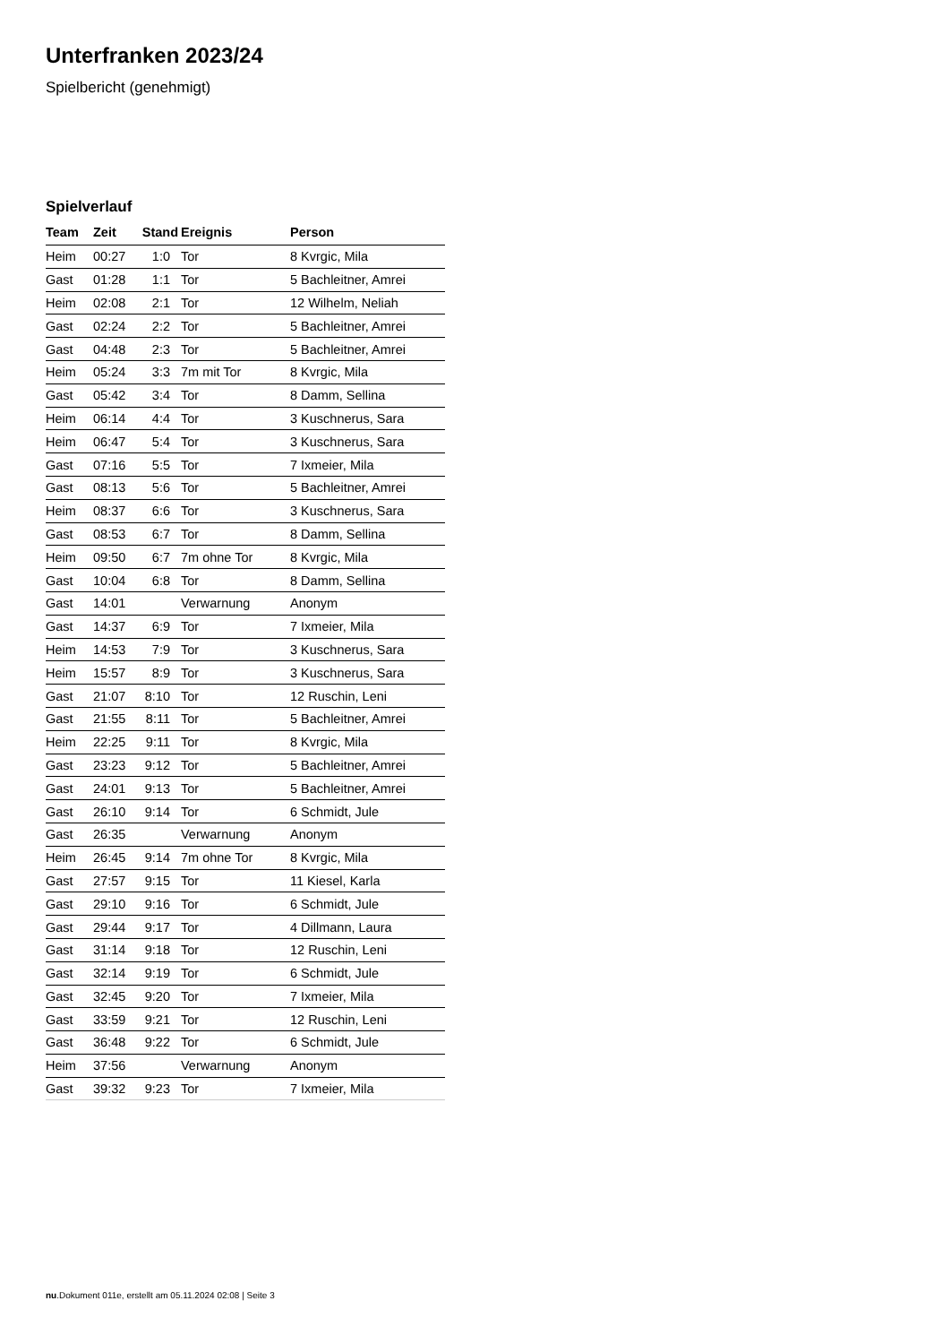Unterfranken 2023/24
Spielbericht (genehmigt)
Spielverlauf
| Team | Zeit | Stand | Ereignis | Person |
| --- | --- | --- | --- | --- |
| Heim | 00:27 | 1:0 | Tor | 8 Kvrgic, Mila |
| Gast | 01:28 | 1:1 | Tor | 5 Bachleitner, Amrei |
| Heim | 02:08 | 2:1 | Tor | 12 Wilhelm, Neliah |
| Gast | 02:24 | 2:2 | Tor | 5 Bachleitner, Amrei |
| Gast | 04:48 | 2:3 | Tor | 5 Bachleitner, Amrei |
| Heim | 05:24 | 3:3 | 7m mit Tor | 8 Kvrgic, Mila |
| Gast | 05:42 | 3:4 | Tor | 8 Damm, Sellina |
| Heim | 06:14 | 4:4 | Tor | 3 Kuschnerus, Sara |
| Heim | 06:47 | 5:4 | Tor | 3 Kuschnerus, Sara |
| Gast | 07:16 | 5:5 | Tor | 7 Ixmeier, Mila |
| Gast | 08:13 | 5:6 | Tor | 5 Bachleitner, Amrei |
| Heim | 08:37 | 6:6 | Tor | 3 Kuschnerus, Sara |
| Gast | 08:53 | 6:7 | Tor | 8 Damm, Sellina |
| Heim | 09:50 | 6:7 | 7m ohne Tor | 8 Kvrgic, Mila |
| Gast | 10:04 | 6:8 | Tor | 8 Damm, Sellina |
| Gast | 14:01 | | Verwarnung | Anonym |
| Gast | 14:37 | 6:9 | Tor | 7 Ixmeier, Mila |
| Heim | 14:53 | 7:9 | Tor | 3 Kuschnerus, Sara |
| Heim | 15:57 | 8:9 | Tor | 3 Kuschnerus, Sara |
| Gast | 21:07 | 8:10 | Tor | 12 Ruschin, Leni |
| Gast | 21:55 | 8:11 | Tor | 5 Bachleitner, Amrei |
| Heim | 22:25 | 9:11 | Tor | 8 Kvrgic, Mila |
| Gast | 23:23 | 9:12 | Tor | 5 Bachleitner, Amrei |
| Gast | 24:01 | 9:13 | Tor | 5 Bachleitner, Amrei |
| Gast | 26:10 | 9:14 | Tor | 6 Schmidt, Jule |
| Gast | 26:35 | | Verwarnung | Anonym |
| Heim | 26:45 | 9:14 | 7m ohne Tor | 8 Kvrgic, Mila |
| Gast | 27:57 | 9:15 | Tor | 11 Kiesel, Karla |
| Gast | 29:10 | 9:16 | Tor | 6 Schmidt, Jule |
| Gast | 29:44 | 9:17 | Tor | 4 Dillmann, Laura |
| Gast | 31:14 | 9:18 | Tor | 12 Ruschin, Leni |
| Gast | 32:14 | 9:19 | Tor | 6 Schmidt, Jule |
| Gast | 32:45 | 9:20 | Tor | 7 Ixmeier, Mila |
| Gast | 33:59 | 9:21 | Tor | 12 Ruschin, Leni |
| Gast | 36:48 | 9:22 | Tor | 6 Schmidt, Jule |
| Heim | 37:56 | | Verwarnung | Anonym |
| Gast | 39:32 | 9:23 | Tor | 7 Ixmeier, Mila |
nu.Dokument 011e, erstellt am 05.11.2024 02:08 | Seite 3